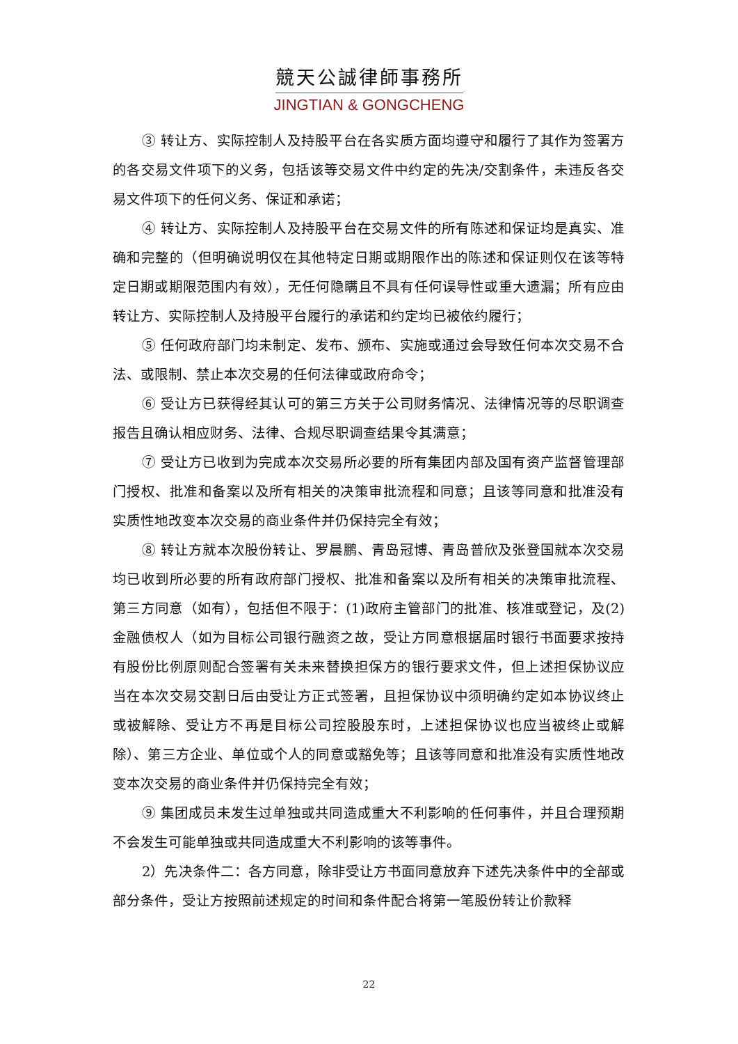競天公誠律師事務所
JINGTIAN & GONGCHENG
③ 转让方、实际控制人及持股平台在各实质方面均遵守和履行了其作为签署方的各交易文件项下的义务，包括该等交易文件中约定的先决/交割条件，未违反各交易文件项下的任何义务、保证和承诺；
④ 转让方、实际控制人及持股平台在交易文件的所有陈述和保证均是真实、准确和完整的（但明确说明仅在其他特定日期或期限作出的陈述和保证则仅在该等特定日期或期限范围内有效），无任何隐瞒且不具有任何误导性或重大遗漏；所有应由转让方、实际控制人及持股平台履行的承诺和约定均已被依约履行；
⑤ 任何政府部门均未制定、发布、颁布、实施或通过会导致任何本次交易不合法、或限制、禁止本次交易的任何法律或政府命令；
⑥ 受让方已获得经其认可的第三方关于公司财务情况、法律情况等的尽职调查报告且确认相应财务、法律、合规尽职调查结果令其满意；
⑦ 受让方已收到为完成本次交易所必要的所有集团内部及国有资产监督管理部门授权、批准和备案以及所有相关的决策审批流程和同意；且该等同意和批准没有实质性地改变本次交易的商业条件并仍保持完全有效；
⑧ 转让方就本次股份转让、罗晨鹏、青岛冠博、青岛普欣及张登国就本次交易均已收到所必要的所有政府部门授权、批准和备案以及所有相关的决策审批流程、第三方同意（如有），包括但不限于：(1)政府主管部门的批准、核准或登记，及(2)金融债权人（如为目标公司银行融资之故，受让方同意根据届时银行书面要求按持有股份比例原则配合签署有关未来替换担保方的银行要求文件，但上述担保协议应当在本次交易交割日后由受让方正式签署，且担保协议中须明确约定如本协议终止或被解除、受让方不再是目标公司控股股东时，上述担保协议也应当被终止或解除）、第三方企业、单位或个人的同意或豁免等；且该等同意和批准没有实质性地改变本次交易的商业条件并仍保持完全有效；
⑨ 集团成员未发生过单独或共同造成重大不利影响的任何事件，并且合理预期不会发生可能单独或共同造成重大不利影响的该等事件。
2）先决条件二：各方同意，除非受让方书面同意放弃下述先决条件中的全部或部分条件，受让方按照前述规定的时间和条件配合将第一笔股份转让价款释
22